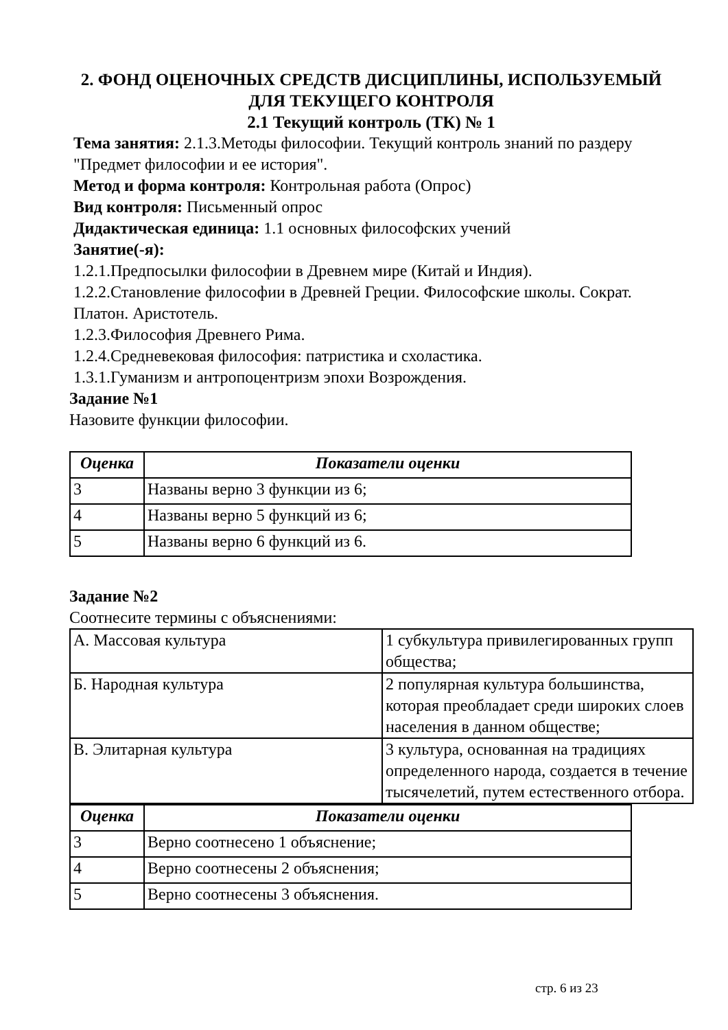2. ФОНД ОЦЕНОЧНЫХ СРЕДСТВ ДИСЦИПЛИНЫ, ИСПОЛЬЗУЕМЫЙ
ДЛЯ ТЕКУЩЕГО КОНТРОЛЯ
2.1 Текущий контроль (ТК) № 1
Тема занятия: 2.1.3.Методы философии. Текущий контроль знаний по раздеру "Предмет философии и ее история".
Метод и форма контроля: Контрольная работа (Опрос)
Вид контроля: Письменный опрос
Дидактическая единица: 1.1 основных философских учений
Занятие(-я):
1.2.1.Предпосылки философии в Древнем мире (Китай и Индия).
1.2.2.Становление философии в Древней Греции. Философские школы. Сократ. Платон. Аристотель.
1.2.3.Философия Древнего Рима.
1.2.4.Средневековая философия: патристика и схоластика.
1.3.1.Гуманизм и антропоцентризм эпохи Возрождения.
Задание №1
Назовите функции философии.
| Оценка | Показатели оценки |
| --- | --- |
| 3 | Названы верно 3 функции из 6; |
| 4 | Названы верно 5 функций из 6; |
| 5 | Названы верно 6 функций из 6. |
Задание №2
Соотнесите термины с объяснениями:
| А. Массовая культура | 1 субкультура привилегированных групп общества; |
| Б. Народная культура | 2 популярная культура большинства, которая преобладает среди широких слоев населения в данном обществе; |
| В. Элитарная культура | 3 культура, основанная на традициях определенного народа, создается в течение тысячелетий, путем естественного отбора. |
| Оценка | Показатели оценки |
| --- | --- |
| 3 | Верно соотнесено 1 объяснение; |
| 4 | Верно соотнесены 2 объяснения; |
| 5 | Верно соотнесены 3 объяснения. |
стр. 6 из 23